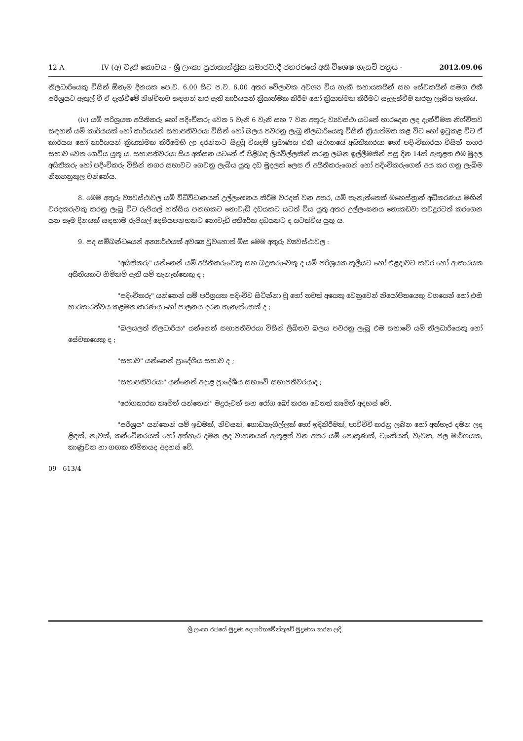12 A IV (අ) වැනි කොටස - ශ්‍රී ලංකා ප්‍රජාතාන්ත්‍රික සමාජවාදී ජනරජයේ අති විශෙෂ ගැසට් පත්‍රය - 2012.09.06
නිලධාරියෙකු විසින් ඕනෑම දිනයක පෙ.ව. 6.00 සිට ප.ව. 6.00 අතර වේලාවක අවශ්‍ය විය හැකි සහායකයින් සහ සේවකයින් සමග එකී පරිශ්‍රයට ඇතුල් වී ඒ දැන්වීමේ නිශ්චිතව සඳහන් කර ඇති කාර්යයන් ක්‍රියාත්මක කිරීම හෝ ක්‍රියාත්මක කිරීමට සැලැස්වීම කරනු ලැබිය හැකිය.
(iv) යම් පරිශ්‍රයක අයිතිකරු හෝ පදිංචිකරු වෙත 5 වැනි 6 වැනි සහ 7 වන අතුරු ව්‍යවස්ථා යටතේ භාරදෙන ලද දැන්වීමක නිශ්චිතව සඳහන් යම් කාර්යයක් හෝ කාර්යයන් සභාපතිවරයා විසින් හෝ බලය පවරනු ලැබූ නිලධාරියෙකු විසින් ක්‍රියාත්මක කළ විට හෝ ඉටුකළ විට ඒ කාර්යය හෝ කාර්යයන් ක්‍රියාත්මක කිරීමෙහි ලා දරන්නට සිදුවූ වියදම් ප්‍රමාණය එකී ස්ථානයේ අයිතිකාරයා හෝ පදිංචිකාරයා විසින් නගර සභාව වෙත ගෙවිය යුතු ය. සභාපතිවරයා සිය අත්සන යටතේ ඒ පිළිබඳ ලියවිල්ලකින් කරනු ලබන ඉල්ලීමකින් පසු දින 14ක් ඇතුළත එම මුදල අයිතිකරු හෝ පදිංචිකරු විසින් නගර සභාවට ගෙවනු ලැබිය යුතු දඩ මුදලක් ලෙස ඒ අයිතිකරුගෙන් හෝ පදිංචිකරුගෙන් අය කර ගනු ලැබීම නීත්‍යානුකූල වන්නේය.
8. මෙම අතුරු ව්‍යවස්ථාවල යම් විධිවිධානයක් උල්ලංඝනය කිරීම වරදක් වන අතර, යම් තැනැත්තෙක් මහෙස්ත්‍රාත් අධිකරණය මඟින් වරදකරුවකු කරනු ලැබූ විට රුපියල් හත්සිය පනහකට නොවැඩි දඩයකට යටත් විය යුතු අතර උල්ලංඝනය නොකඩවා තවදුරටත් කරගෙන යන සෑම දිනයක් සඳහාම රුපියල් දෙසියපනහකට නොවැඩි අතිරේක දඩයකට ද යටත්විය යුතු ය.
9. පද සම්බන්ධයෙන් අන්‍යාර්ථයක් අවශ්‍ය වුවහොත් මිස මෙම අතුරු ව්‍යවස්ථාවල :
"අයිතිකරු" යන්නෙන් යම් අයිතිකරුවෙකු සහ බදුකරුවෙකු ද යම් පරිශ්‍රයක කුලියට හෝ එළදාවට කවර හෝ ආකාරයක අයිතියකට හිමිකම් ඇති යම් තැනැත්තෙකු ද ;
"පදිංචිකරු" යන්නෙන් යම් පරිශ්‍රයක පදිංචිව සිටින්නා වූ හෝ තවත් අයෙකු වෙනුවෙන් නියෝජිතයෙකු වශයෙන් හෝ එහි භාරකාරත්වය කළමනාකරණය හෝ පාලනය දරන තැනැත්තෙක් ද ;
"බලයලත් නිලධාරියා" යන්නෙන් සභාපතිවරයා විසින් ලිඛිතව බලය පවරනු ලැබූ එම සභාවේ යම් නිලධාරියෙකු හෝ සේවකයෙකු ද ;
"සභාව" යන්නෙන් ප්‍රාදේශීය සභාව ද ;
"සභාපතිවරයා" යන්නෙන් අදාළ ප්‍රාදේශීය සභාවේ සභාපතිවරයාද ;
"රෝගකාරක කෘමීන් යන්නෙන්" මදුරුවන් සහ රෝග බෝ කරන වෙනත් කෘමීන් අදහස් වේ.
"පරිශ්‍රය" යන්නෙන් යම් ඉඩමක්, නිවසක්, ගොඩනැගිල්ලක් හෝ ඉදිකිරීමක්, පාවිච්චි කරනු ලබන හෝ අත්හැර දමන ලද ළිඳක්, නැවක්, කන්ටේනරයක් හෝ අත්හැර දමන ලද වාහනයක් ඇතුළත් වන අතර යම් පොකුණක්, ටැංකියක්, වැවක, ජල මාර්ගයක, කාණුවක හා ගඟක නිම්නයද අදහස් වේ.
09 - 613/4
ශ්‍රී ලංකා රජයේ මුද්‍රණ දෙපාර්තමේන්තුවේ මුද්‍රණය කරන ලදී.